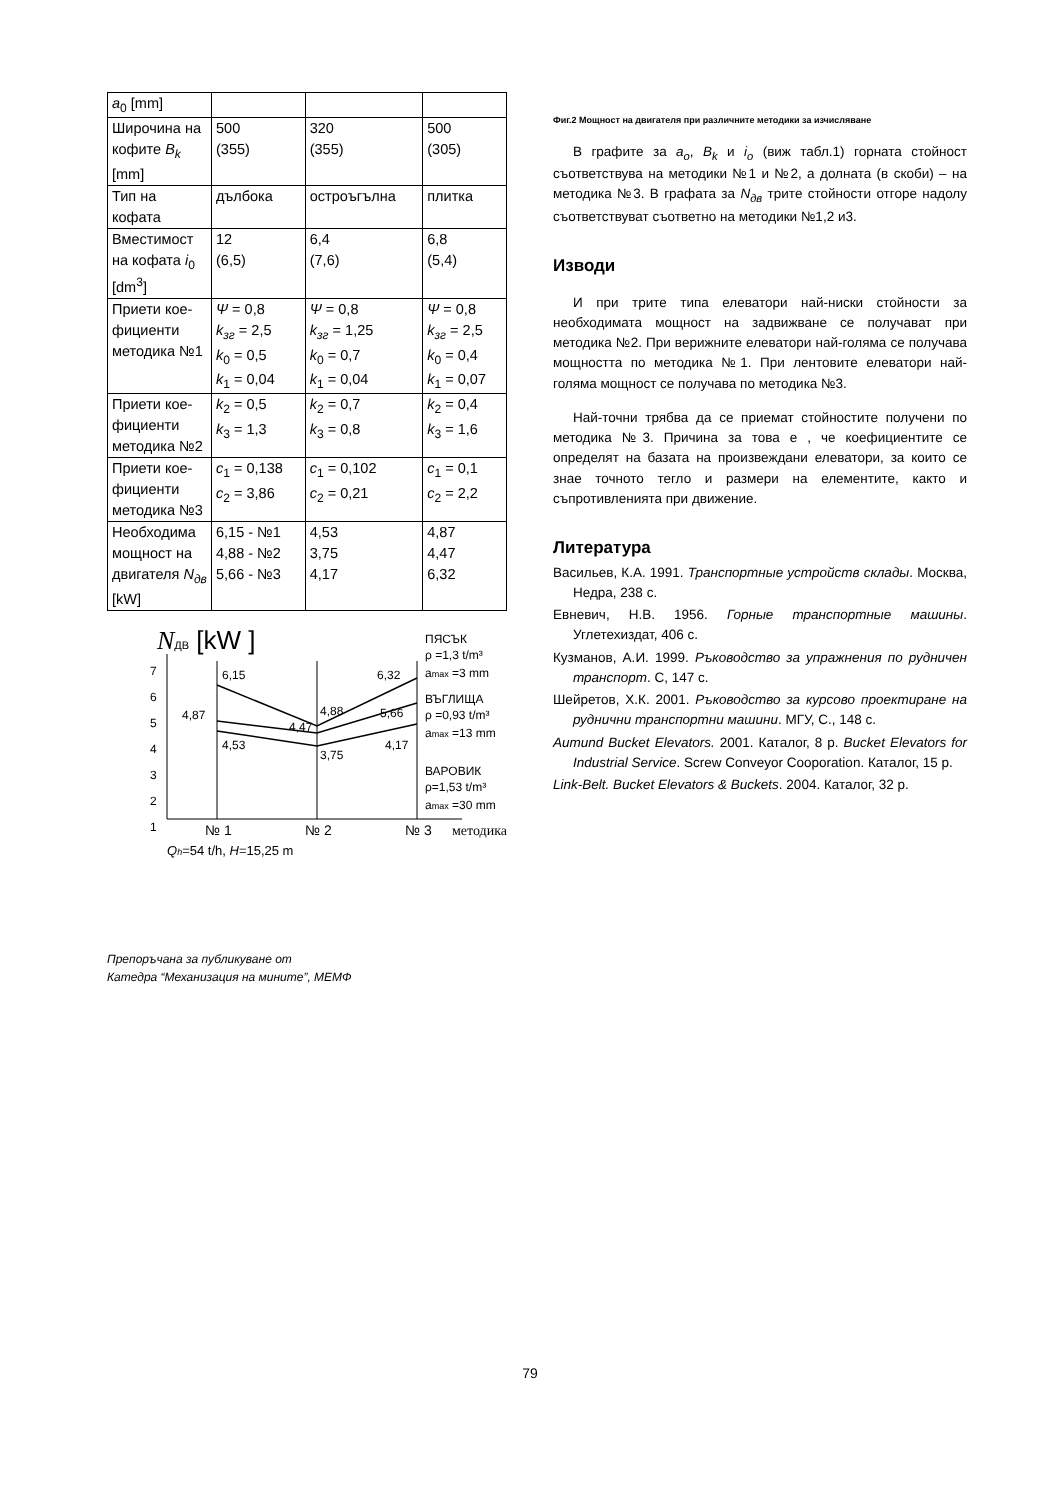| a<sub>0</sub> [mm] | | | |
| Широчина на кофите B<sub>k</sub> [mm] | 500 (355) | 320 (355) | 500 (305) |
| Тип на кофата | дълбока | остроъгълна | плитка |
| Вместимост на кофата i<sub>0</sub> [dm<sup>3</sup>] | 12 (6,5) | 6,4 (7,6) | 6,8 (5,4) |
| Приети кое-фициенти методика №1 | Ψ = 0,8 k<sub>зг</sub> = 2,5 k<sub>0</sub> = 0,5 k<sub>1</sub> = 0,04 | Ψ = 0,8 k<sub>зг</sub> = 1,25 k<sub>0</sub> = 0,7 k<sub>1</sub> = 0,04 | Ψ = 0,8 k<sub>зг</sub> = 2,5 k<sub>0</sub> = 0,4 k<sub>1</sub> = 0,07 |
| Приети кое-фициенти методика №2 | k<sub>2</sub> = 0,5 k<sub>3</sub> = 1,3 | k<sub>2</sub> = 0,7 k<sub>3</sub> = 0,8 | k<sub>2</sub> = 0,4 k<sub>3</sub> = 1,6 |
| Приети кое-фициенти методика №3 | c<sub>1</sub> = 0,138 c<sub>2</sub> = 3,86 | c<sub>1</sub> = 0,102 c<sub>2</sub> = 0,21 | c<sub>1</sub> = 0,1 c<sub>2</sub> = 2,2 |
| Необходима мощност на двигателя N<sub>дв</sub> [kW] | 6,15 - №1 4,88 - №2 5,66 - №3 | 4,53 3,75 4,17 | 4,87 4,47 6,32 |
NДВ [kW ]
7
6
5
4
3
2
1
6,15
6,32
4,88
5,66
4,87
4,47
4,53
3,75
4,17
ПЯСЪК
ρ =1,3 t/m³
amax =3 mm
ВЪГЛИЩА
ρ =0,93 t/m³
amax =13 mm
ВАРОВИК
ρ=1,53 t/m³
amax =30 mm
№ 1
№ 2
№ 3
методика
Qh=54 t/h, H=15,25 m
Фиг.2 Мощност на двигателя при различните методики за изчисляване
В графите за a<sub>o</sub>, B<sub>k</sub> и i<sub>o</sub> (виж табл.1) горната стойност съответствува на методики №1 и №2, а долната (в скоби) – на методика №3. В графата за N<sub>дв</sub> трите стойности отгоре надолу съответствуват съответно на методики №1,2 и3.
Изводи
И при трите типа елеватори най-ниски стойности за необходимата мощност на задвижване се получават при методика №2. При верижните елеватори най-голяма се получава мощността по методика №1. При лентовите елеватори най-голяма мощност се получава по методика №3.
Най-точни трябва да се приемат стойностите получени по методика №3. Причина за това е , че коефициентите се определят на базата на произвеждани елеватори, за които се знае точното тегло и размери на елементите, както и съпротивленията при движение.
Литература
Васильев, К.А. 1991. Транспортные устройств склады. Москва, Недра, 238 с.
Евневич, Н.В. 1956. Горные транспортные машины. Углетехиздат, 406 с.
Кузманов, А.И. 1999. Ръководство за упражнения по рудничен транспорт. С, 147 с.
Шейретов, Х.К. 2001. Ръководство за курсово проектиране на руднични транспортни машини. МГУ, С., 148 с.
Aumund Bucket Elevators. 2001. Каталог, 8 p. Bucket Elevators for Industrial Service. Screw Conveyor Cooporation. Каталог, 15 p.
Link-Belt. Bucket Elevators & Buckets. 2004. Каталог, 32 p.
Препоръчана за публикуване от
Катедра “Механизация на мините”, МЕМФ
79